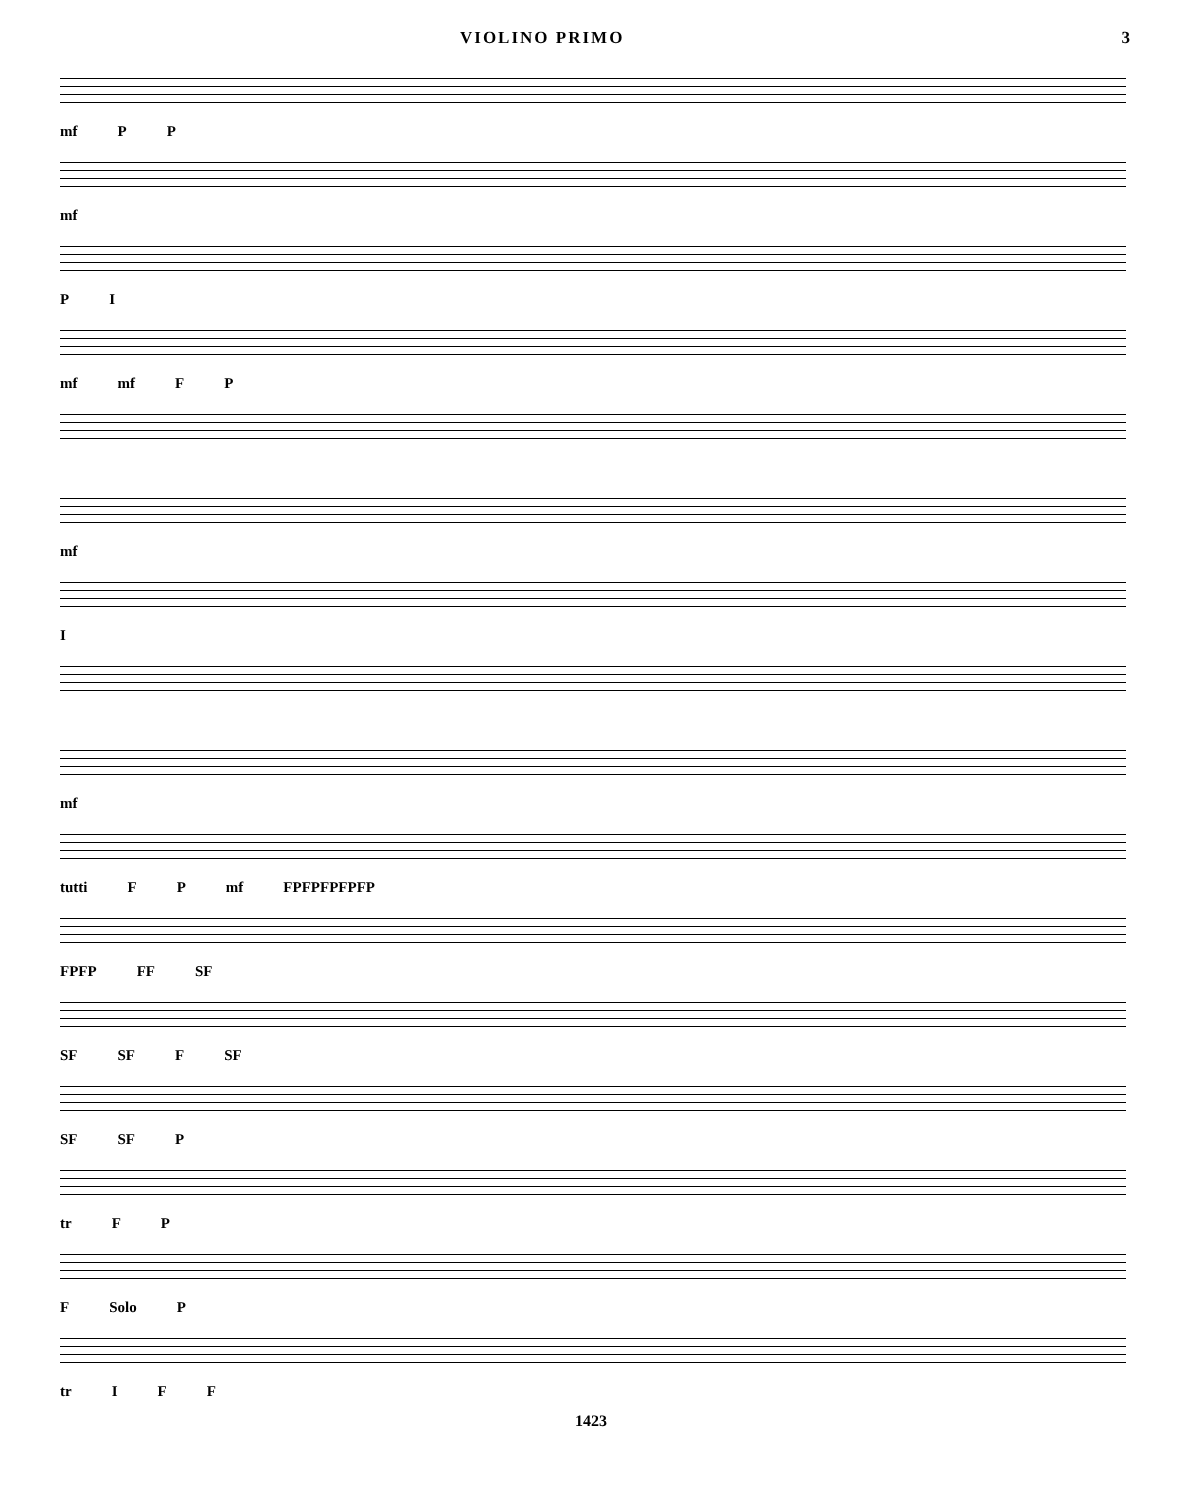VIOLINO PRIMO 3
mf P P
mf
P I
mf mf F P
mf
I
mf
tutti F P mf FPFPFPFPFP
FPFP FF SF
SF SF F SF
SF SF P
tr F P
F Solo P
tr I F F
1423